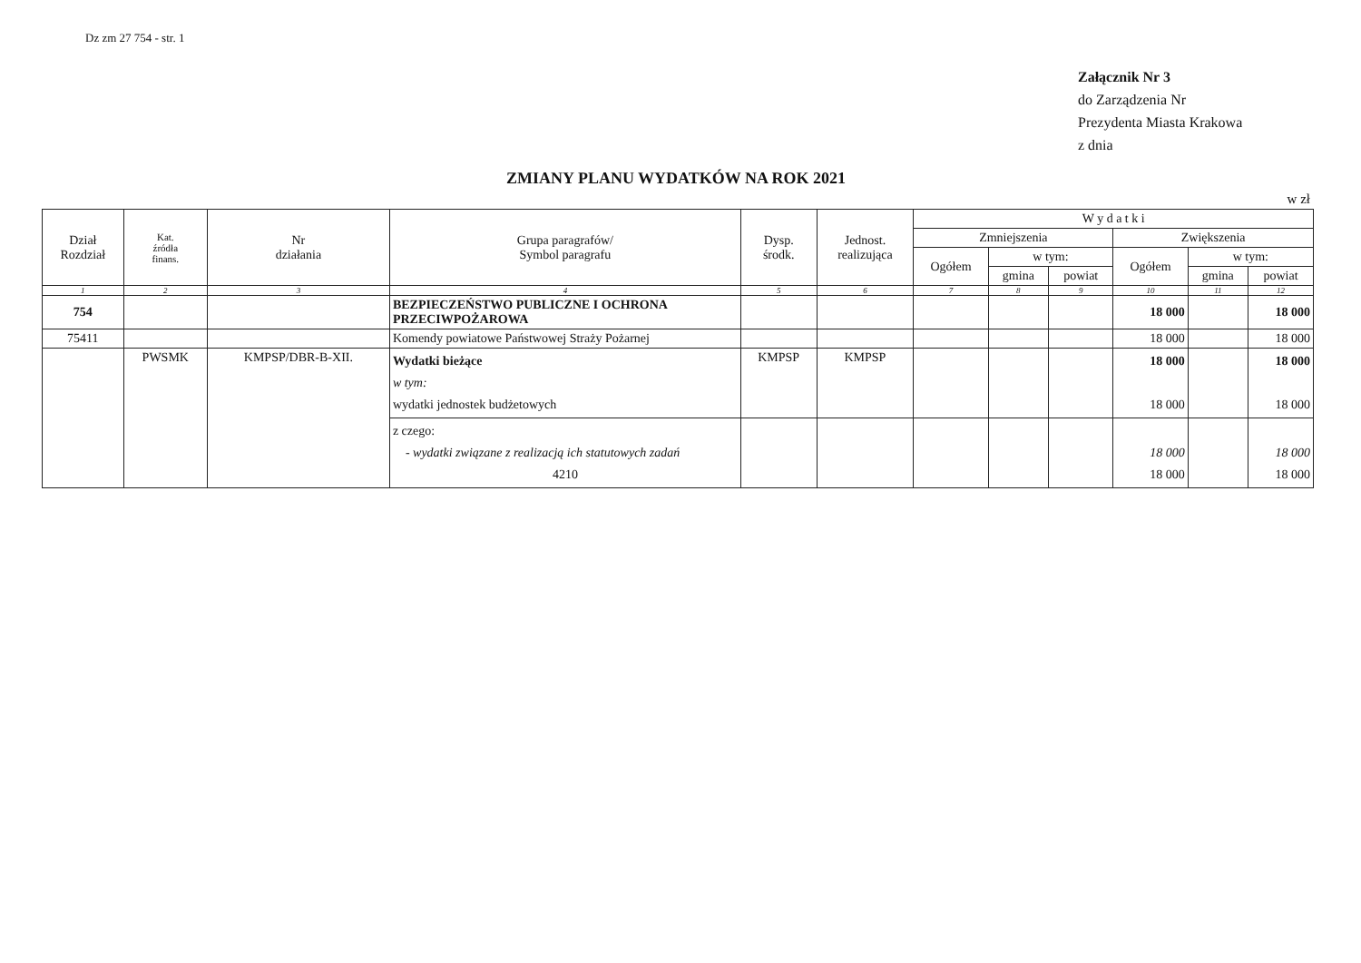Dz zm 27 754 - str. 1
Załącznik Nr 3
do Zarządzenia Nr
Prezydenta Miasta Krakowa
z dnia
ZMIANY PLANU WYDATKÓW NA ROK 2021
w zł
| Dział Rozdział | Kat. źródła finans. | Nr działania | Grupa paragrafów/ Symbol paragrafu | Dysp. środk. | Jednost. realizująca | W y d a t k i | | | | | |
| --- | --- | --- | --- | --- | --- | --- | --- | --- | --- | --- | --- |
| | | | | | | Zmniejszenia | | | Zwiększenia | | |
| | | | | | | Ogółem | w tym: | | Ogółem | w tym: | |
| | | | | | | | gmina | powiat | | gmina | powiat |
| 1 | 2 | 3 | 4 | 5 | 6 | 7 | 8 | 9 | 10 | 11 | 12 |
| 754 | | | BEZPIECZEŃSTWO PUBLICZNE I OCHRONA PRZECIWPOŻAROWA | | | | | | 18 000 | | 18 000 |
| 75411 | | | Komendy powiatowe Państwowej Straży Pożarnej | | | | | | 18 000 | | 18 000 |
| | PWSMK | KMPSP/DBR-B-XII. | Wydatki bieżące w tym: wydatki jednostek budżetowych | KMPSP | KMPSP | | | | 18 000 18 000 | | 18 000 18 000 |
| | | | z czego: - wydatki związane z realizacją ich statutowych zadań 4210 | | | | | | 18 000 18 000 | | 18 000 18 000 |